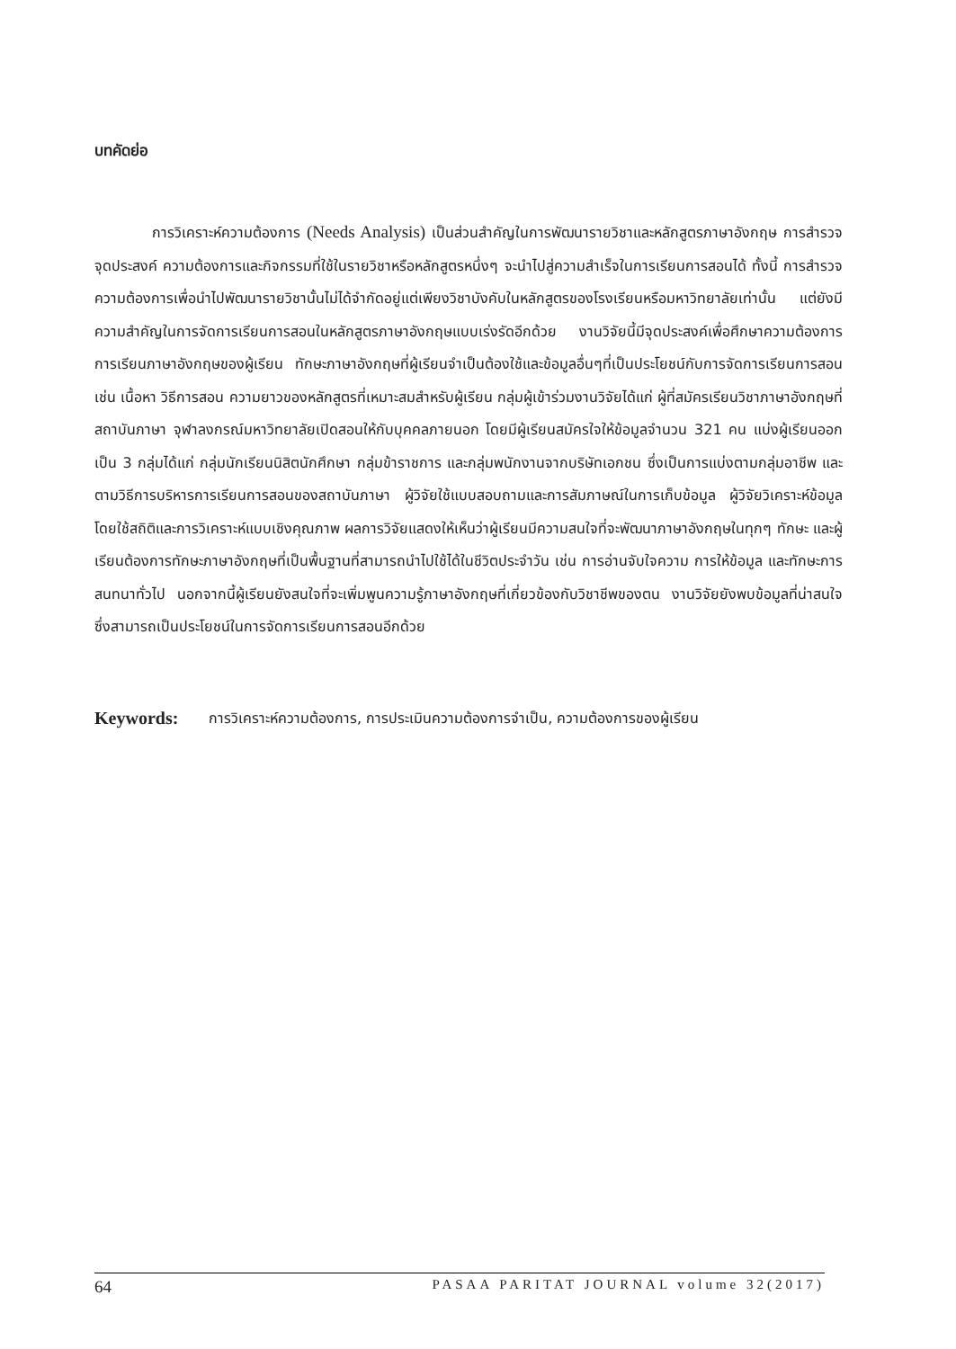บทคัดย่อ
    การวิเคราะห์ความต้องการ (Needs Analysis) เป็นส่วนสำคัญในการพัฒนารายวิชาและหลักสูตรภาษาอังกฤษ การสำรวจจุดประสงค์ ความต้องการและกิจกรรมที่ใช้ในรายวิชาหรือหลักสูตรหนึ่งๆ จะนำไปสู่ความสำเร็จในการเรียนการสอนได้ ทั้งนี้ การสำรวจความต้องการเพื่อนำไปพัฒนารายวิชานั้นไม่ได้จำกัดอยู่แต่เพียงวิชาบังคับในหลักสูตรของโรงเรียนหรือมหาวิทยาลัยเท่านั้น แต่ยังมีความสำคัญในการจัดการเรียนการสอนในหลักสูตรภาษาอังกฤษแบบเร่งรัดอีกด้วย งานวิจัยนี้มีจุดประสงค์เพื่อศึกษาความต้องการการเรียนภาษาอังกฤษของผู้เรียน ทักษะภาษาอังกฤษที่ผู้เรียนจำเป็นต้องใช้และข้อมูลอื่นๆที่เป็นประโยชน์กับการจัดการเรียนการสอน เช่น เนื้อหา วิธีการสอน ความยาวของหลักสูตรที่เหมาะสมสำหรับผู้เรียน กลุ่มผู้เข้าร่วมงานวิจัยได้แก่ ผู้ที่สมัครเรียนวิชาภาษาอังกฤษที่สถาบันภาษา จุฬาลงกรณ์มหาวิทยาลัยเปิดสอนให้กับบุคคลภายนอก โดยมีผู้เรียนสมัครใจให้ข้อมูลจำนวน 321 คน แบ่งผู้เรียนออกเป็น 3 กลุ่มได้แก่ กลุ่มนักเรียนนิสิตนักศึกษา กลุ่มข้าราชการ และกลุ่มพนักงานจากบริษัทเอกชน ซึ่งเป็นการแบ่งตามกลุ่มอาชีพ และตามวิธีการบริหารการเรียนการสอนของสถาบันภาษา ผู้วิจัยใช้แบบสอบถามและการสัมภาษณ์ในการเก็บข้อมูล ผู้วิจัยวิเคราะห์ข้อมูลโดยใช้สถิติและการวิเคราะห์แบบเชิงคุณภาพ ผลการวิจัยแสดงให้เห็นว่าผู้เรียนมีความสนใจที่จะพัฒนาภาษาอังกฤษในทุกๆ ทักษะ และผู้เรียนต้องการทักษะภาษาอังกฤษที่เป็นพื้นฐานที่สามารถนำไปใช้ได้ในชีวิตประจำวัน เช่น การอ่านจับใจความ การให้ข้อมูล และทักษะการสนทนาทั่วไป นอกจากนี้ผู้เรียนยังสนใจที่จะเพิ่มพูนความรู้ภาษาอังกฤษที่เกี่ยวข้องกับวิชาชีพของตน งานวิจัยยังพบข้อมูลที่น่าสนใจ ซึ่งสามารถเป็นประโยชน์ในการจัดการเรียนการสอนอีกด้วย
Keywords: การวิเคราะห์ความต้องการ, การประเมินความต้องการจำเป็น, ความต้องการของผู้เรียน
64 PASAA PARITAT JOURNAL volume 32(2017)